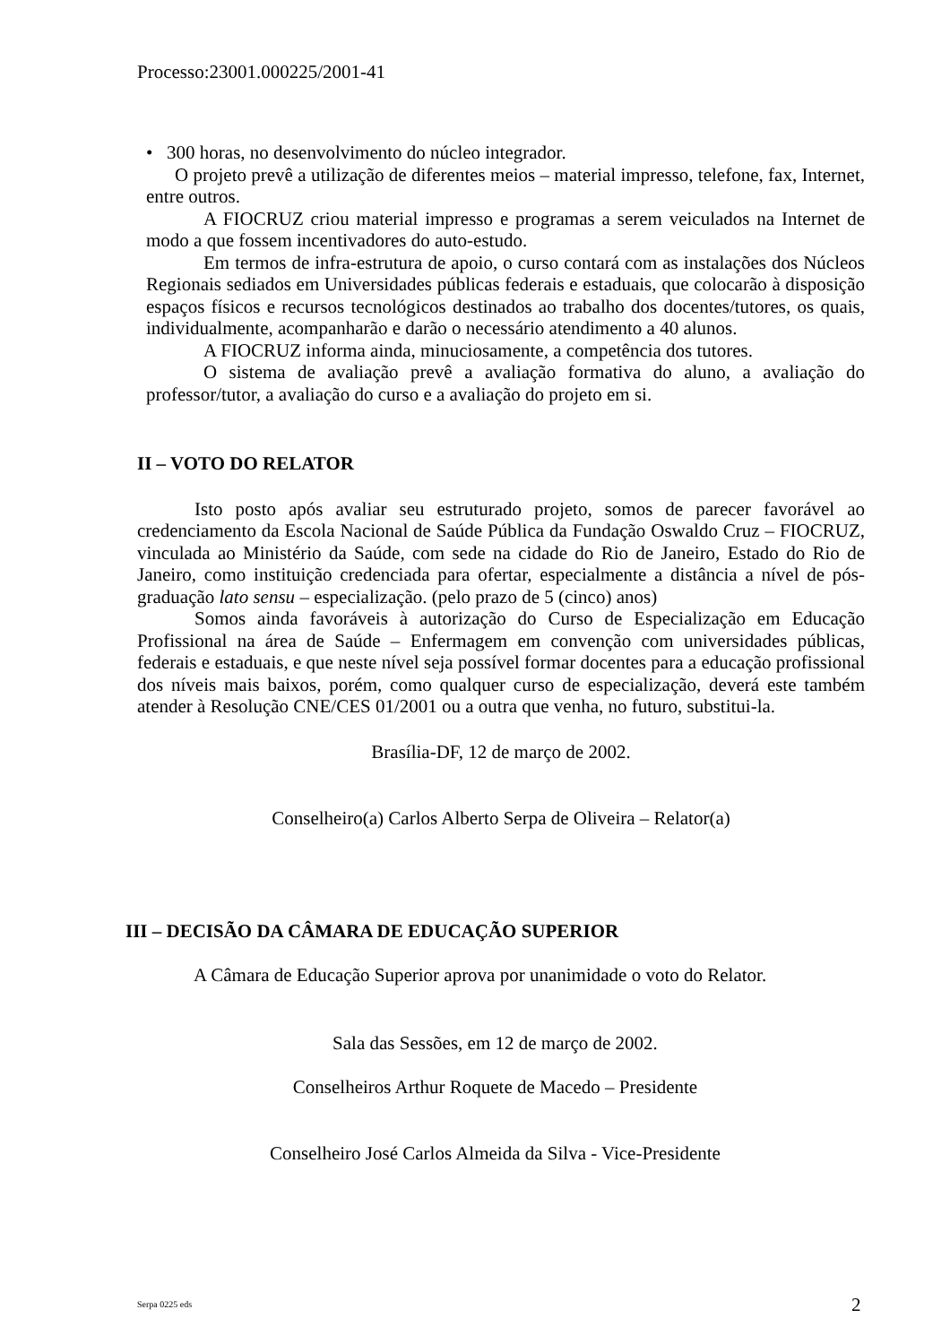Processo:23001.000225/2001-41
• 300 horas, no desenvolvimento do núcleo integrador.
O projeto prevê a utilização de diferentes meios – material impresso, telefone, fax, Internet, entre outros.
A FIOCRUZ criou material impresso e programas a serem veiculados na Internet de modo a que fossem incentivadores do auto-estudo.
Em termos de infra-estrutura de apoio, o curso contará com as instalações dos Núcleos Regionais sediados em Universidades públicas federais e estaduais, que colocarão à disposição espaços físicos e recursos tecnológicos destinados ao trabalho dos docentes/tutores, os quais, individualmente, acompanharão e darão o necessário atendimento a 40 alunos.
A FIOCRUZ informa ainda, minuciosamente, a competência dos tutores.
O sistema de avaliação prevê a avaliação formativa do aluno, a avaliação do professor/tutor, a avaliação do curso e a avaliação do projeto em si.
II – VOTO DO RELATOR
Isto posto após avaliar seu estruturado projeto, somos de parecer favorável ao credenciamento da Escola Nacional de Saúde Pública da Fundação Oswaldo Cruz – FIOCRUZ, vinculada ao Ministério da Saúde, com sede na cidade do Rio de Janeiro, Estado do Rio de Janeiro, como instituição credenciada para ofertar, especialmente a distância a nível de pós-graduação lato sensu – especialização. (pelo prazo de 5 (cinco) anos)
Somos ainda favoráveis à autorização do Curso de Especialização em Educação Profissional na área de Saúde – Enfermagem em convenção com universidades públicas, federais e estaduais, e que neste nível seja possível formar docentes para a educação profissional dos níveis mais baixos, porém, como qualquer curso de especialização, deverá este também atender à Resolução CNE/CES 01/2001 ou a outra que venha, no futuro, substitui-la.
Brasília-DF, 12 de março de 2002.
Conselheiro(a) Carlos Alberto Serpa de Oliveira – Relator(a)
III – DECISÃO DA CÂMARA DE EDUCAÇÃO SUPERIOR
A Câmara de Educação Superior aprova por unanimidade o voto do Relator.
Sala das Sessões, em 12 de março de 2002.
Conselheiros Arthur Roquete de Macedo – Presidente
Conselheiro José Carlos Almeida da Silva - Vice-Presidente
Serpa 0225 eds 2